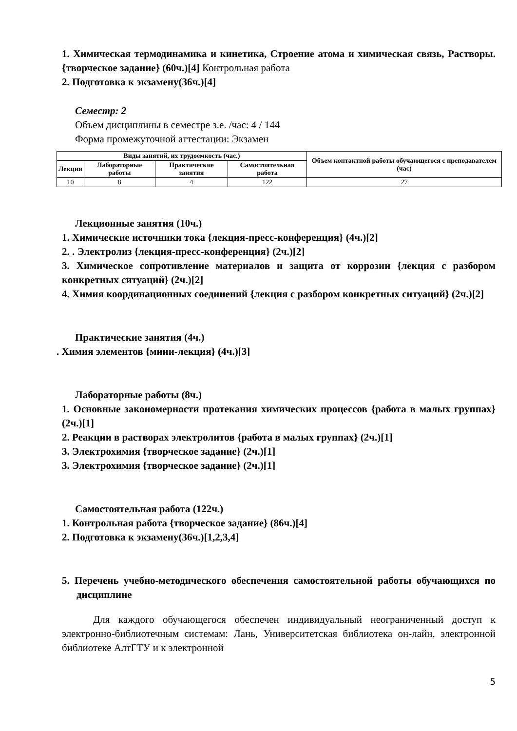1. Химическая термодинамика и кинетика, Строение атома и химическая связь, Растворы. {творческое задание} (60ч.)[4] Контрольная работа
2. Подготовка к экзамену(36ч.)[4]
Семестр: 2
Объем дисциплины в семестре з.е. /час: 4 / 144
Форма промежуточной аттестации: Экзамен
| Виды занятий, их трудоемкость (час.) | | | | Объем контактной работы обучающегося с преподавателем (час) |
| --- | --- | --- | --- | --- |
| Лекции | Лабораторные работы | Практические занятия | Самостоятельная работа | |
| 10 | 8 | 4 | 122 | 27 |
Лекционные занятия (10ч.)
1. Химические источники тока {лекция-пресс-конференция} (4ч.)[2]
2. . Электролиз {лекция-пресс-конференция} (2ч.)[2]
3. Химическое сопротивление материалов и защита от коррозии {лекция с разбором конкретных ситуаций} (2ч.)[2]
4. Химия координационных соединений {лекция с разбором конкретных ситуаций} (2ч.)[2]
Практические занятия (4ч.)
. Химия элементов {мини-лекция} (4ч.)[3]
Лабораторные работы (8ч.)
1. Основные закономерности протекания химических процессов {работа в малых группах} (2ч.)[1]
2. Реакции в растворах электролитов {работа в малых группах} (2ч.)[1]
3. Электрохимия {творческое задание} (2ч.)[1]
3. Электрохимия {творческое задание} (2ч.)[1]
Самостоятельная работа (122ч.)
1. Контрольная работа {творческое задание} (86ч.)[4]
2. Подготовка к экзамену(36ч.)[1,2,3,4]
5. Перечень учебно-методического обеспечения самостоятельной работы обучающихся по дисциплине
Для каждого обучающегося обеспечен индивидуальный неограниченный доступ к электронно-библиотечным системам: Лань, Университетская библиотека он-лайн, электронной библиотеке АлтГТУ и к электронной
5